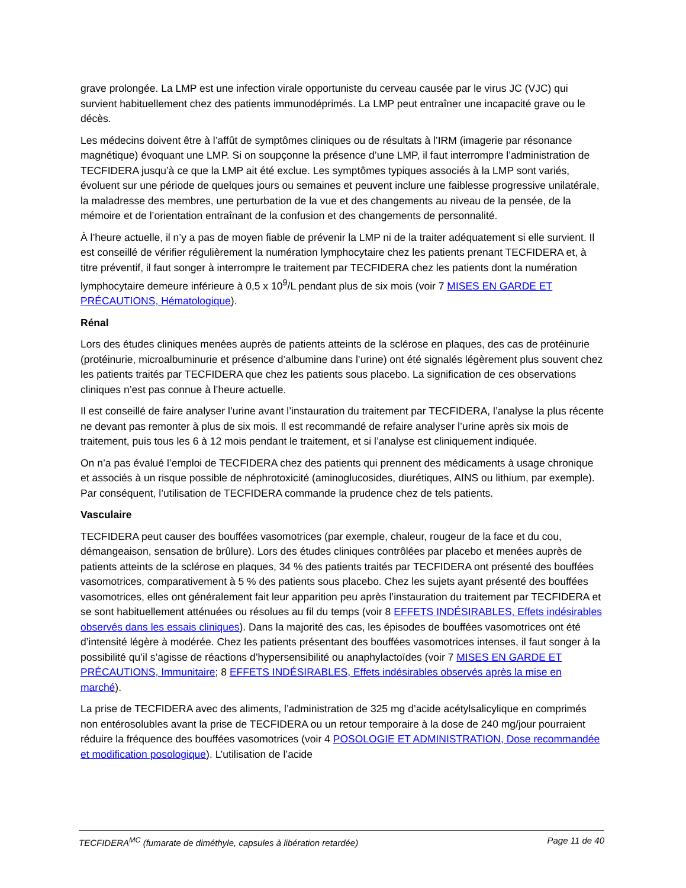grave prolongée. La LMP est une infection virale opportuniste du cerveau causée par le virus JC (VJC) qui survient habituellement chez des patients immunodéprimés. La LMP peut entraîner une incapacité grave ou le décès.
Les médecins doivent être à l’affût de symptômes cliniques ou de résultats à l’IRM (imagerie par résonance magnétique) évoquant une LMP. Si on soupçonne la présence d’une LMP, il faut interrompre l’administration de TECFIDERA jusqu’à ce que la LMP ait été exclue. Les symptômes typiques associés à la LMP sont variés, évoluent sur une période de quelques jours ou semaines et peuvent inclure une faiblesse progressive unilatérale, la maladresse des membres, une perturbation de la vue et des changements au niveau de la pensée, de la mémoire et de l’orientation entraînant de la confusion et des changements de personnalité.
À l’heure actuelle, il n’y a pas de moyen fiable de prévenir la LMP ni de la traiter adéquatement si elle survient. Il est conseillé de vérifier régulièrement la numération lymphocytaire chez les patients prenant TECFIDERA et, à titre préventif, il faut songer à interrompre le traitement par TECFIDERA chez les patients dont la numération lymphocytaire demeure inférieure à 0,5 x 10<sup>9</sup>/L pendant plus de six mois (voir 7 MISES EN GARDE ET PRÉCAUTIONS, Hématologique).
Rénal
Lors des études cliniques menées auprès de patients atteints de la sclérose en plaques, des cas de protéinurie (protéinurie, microalbuminurie et présence d’albumine dans l’urine) ont été signalés légèrement plus souvent chez les patients traités par TECFIDERA que chez les patients sous placebo. La signification de ces observations cliniques n’est pas connue à l’heure actuelle.
Il est conseillé de faire analyser l’urine avant l’instauration du traitement par TECFIDERA, l’analyse la plus récente ne devant pas remonter à plus de six mois. Il est recommandé de refaire analyser l’urine après six mois de traitement, puis tous les 6 à 12 mois pendant le traitement, et si l’analyse est cliniquement indiquée.
On n’a pas évalué l’emploi de TECFIDERA chez des patients qui prennent des médicaments à usage chronique et associés à un risque possible de néphrotoxicité (aminoglucosides, diurétiques, AINS ou lithium, par exemple). Par conséquent, l’utilisation de TECFIDERA commande la prudence chez de tels patients.
Vasculaire
TECFIDERA peut causer des bouffées vasomotrices (par exemple, chaleur, rougeur de la face et du cou, démangeaison, sensation de brûlure). Lors des études cliniques contrôlées par placebo et menées auprès de patients atteints de la sclérose en plaques, 34 % des patients traités par TECFIDERA ont présenté des bouffées vasomotrices, comparativement à 5 % des patients sous placebo. Chez les sujets ayant présenté des bouffées vasomotrices, elles ont généralement fait leur apparition peu après l’instauration du traitement par TECFIDERA et se sont habituellement atténuées ou résolues au fil du temps (voir 8 EFFETS INDÉSIRABLES, Effets indésirables observés dans les essais cliniques). Dans la majorité des cas, les épisodes de bouffées vasomotrices ont été d’intensité légère à modérée. Chez les patients présentant des bouffées vasomotrices intenses, il faut songer à la possibilité qu’il s’agisse de réactions d’hypersensibilité ou anaphylactoïdes (voir 7 MISES EN GARDE ET PRÉCAUTIONS, Immunitaire; 8 EFFETS INDÉSIRABLES, Effets indésirables observés après la mise en marché).
La prise de TECFIDERA avec des aliments, l’administration de 325 mg d’acide acétylsalicylique en comprimés non entérosolubles avant la prise de TECFIDERA ou un retour temporaire à la dose de 240 mg/jour pourraient réduire la fréquence des bouffées vasomotrices (voir 4 POSOLOGIE ET ADMINISTRATION, Dose recommandée et modification posologique). L’utilisation de l’acide
TECFIDERA<sup>MC</sup> (fumarate de diméthyle, capsules à libération retardée) Page 11 de 40